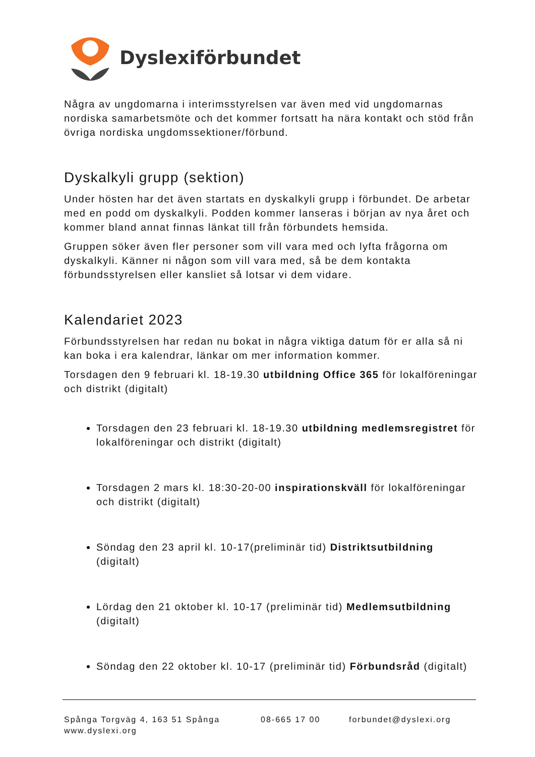Dyslexiförbundet
Några av ungdomarna i interimsstyrelsen var även med vid ungdomarnas nordiska samarbetsmöte och det kommer fortsatt ha nära kontakt och stöd från övriga nordiska ungdomssektioner/förbund.
Dyskalkyli grupp (sektion)
Under hösten har det även startats en dyskalkyli grupp i förbundet. De arbetar med en podd om dyskalkyli. Podden kommer lanseras i början av nya året och kommer bland annat finnas länkat till från förbundets hemsida.
Gruppen söker även fler personer som vill vara med och lyfta frågorna om dyskalkyli. Känner ni någon som vill vara med, så be dem kontakta förbundsstyrelsen eller kansliet så lotsar vi dem vidare.
Kalendariet 2023
Förbundsstyrelsen har redan nu bokat in några viktiga datum för er alla så ni kan boka i era kalendrar, länkar om mer information kommer.
Torsdagen den 9 februari kl. 18-19.30 utbildning Office 365 för lokalföreningar och distrikt (digitalt)
Torsdagen den 23 februari kl. 18-19.30 utbildning medlemsregistret för lokalföreningar och distrikt (digitalt)
Torsdagen 2 mars kl. 18:30-20-00 inspirationskväll för lokalföreningar och distrikt (digitalt)
Söndag den 23 april kl. 10-17(preliminär tid) Distriktsutbildning (digitalt)
Lördag den 21 oktober kl. 10-17 (preliminär tid) Medlemsutbildning (digitalt)
Söndag den 22 oktober kl. 10-17 (preliminär tid) Förbundsråd (digitalt)
Spånga Torgväg 4, 163 51 Spånga 08-665 17 00 forbundet@dyslexi.org
www.dyslexi.org